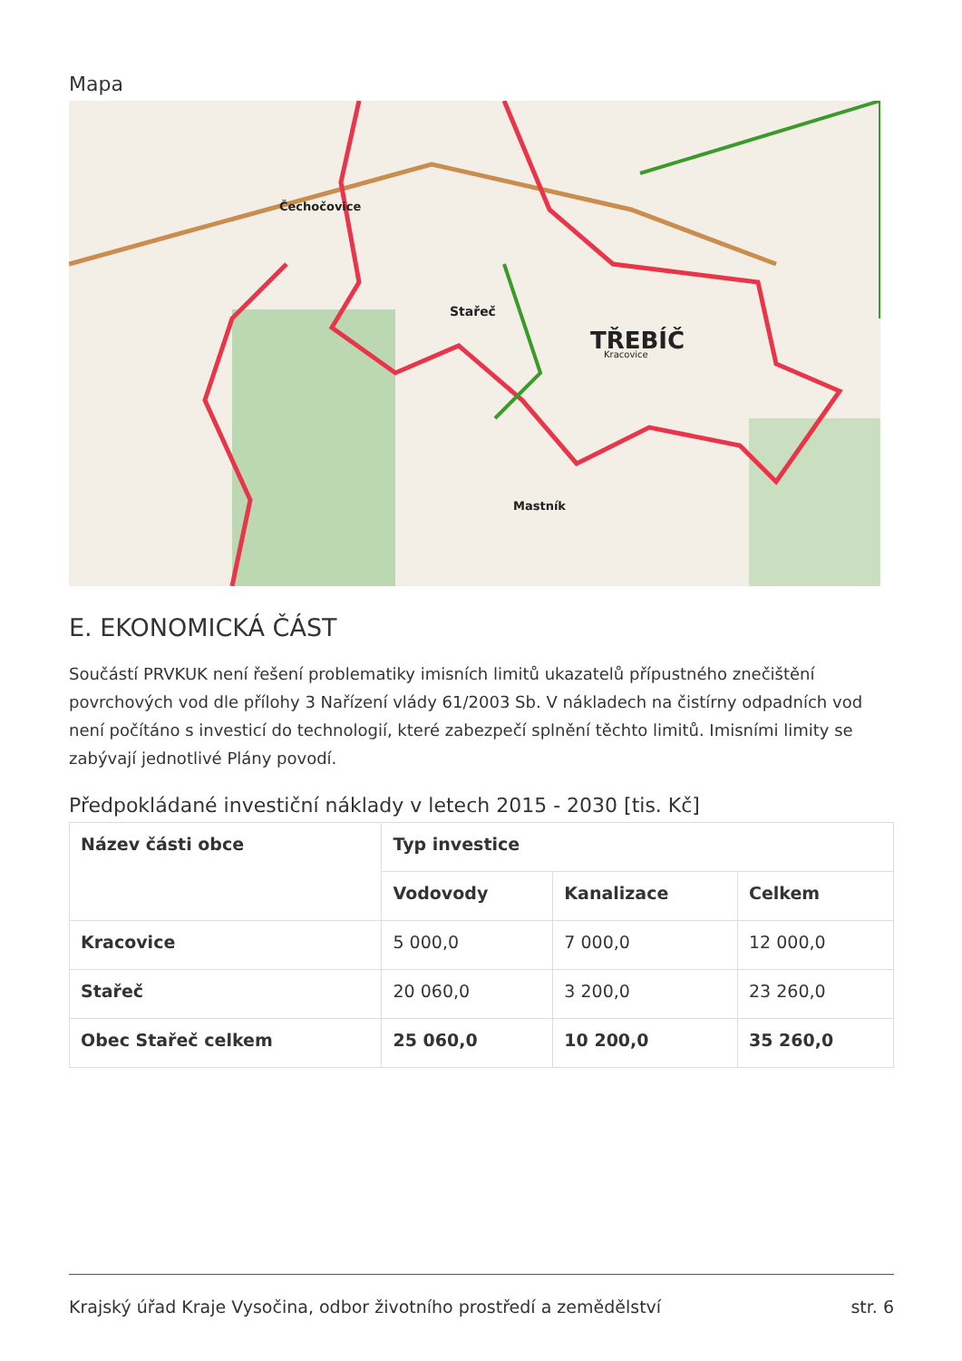Mapa
TŘEBÍČ
Stařeč
Čechočovice
Mastník
Kracovice
E. EKONOMICKÁ ČÁST
Součástí PRVKUK není řešení problematiky imisních limitů ukazatelů přípustného znečištění povrchových vod dle přílohy 3 Nařízení vlády 61/2003 Sb. V nákladech na čistírny odpadních vod není počítáno s investicí do technologií, které zabezpečí splnění těchto limitů. Imisními limity se zabývají jednotlivé Plány povodí.
Předpokládané investiční náklady v letech 2015 - 2030 [tis. Kč]
| Název části obce | Typ investice | | |
| --- | --- | --- | --- |
| | Vodovody | Kanalizace | Celkem |
| Kracovice | 5 000,0 | 7 000,0 | 12 000,0 |
| Stařeč | 20 060,0 | 3 200,0 | 23 260,0 |
| Obec Stařeč celkem | 25 060,0 | 10 200,0 | 35 260,0 |
Krajský úřad Kraje Vysočina, odbor životního prostředí a zemědělství str. 6